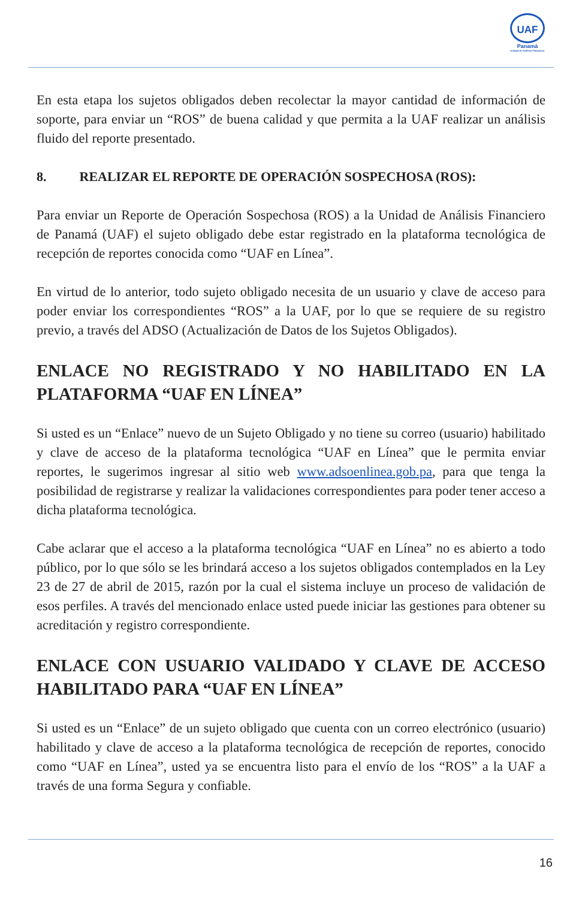UAF
Panamá
Unidad de Análisis Financiero
En esta etapa los sujetos obligados deben recolectar la mayor cantidad de información de soporte, para enviar un “ROS” de buena calidad y que permita a la UAF realizar un análisis fluido del reporte presentado.
8. REALIZAR EL REPORTE DE OPERACIÓN SOSPECHOSA (ROS):
Para enviar un Reporte de Operación Sospechosa (ROS) a la Unidad de Análisis Financiero de Panamá (UAF) el sujeto obligado debe estar registrado en la plataforma tecnológica de recepción de reportes conocida como “UAF en Línea”.
En virtud de lo anterior, todo sujeto obligado necesita de un usuario y clave de acceso para poder enviar los correspondientes “ROS” a la UAF, por lo que se requiere de su registro previo, a través del ADSO (Actualización de Datos de los Sujetos Obligados).
ENLACE NO REGISTRADO Y NO HABILITADO EN LA PLATAFORMA “UAF EN LÍNEA”
Si usted es un “Enlace” nuevo de un Sujeto Obligado y no tiene su correo (usuario) habilitado y clave de acceso de la plataforma tecnológica “UAF en Línea” que le permita enviar reportes, le sugerimos ingresar al sitio web www.adsoenlinea.gob.pa, para que tenga la posibilidad de registrarse y realizar la validaciones correspondientes para poder tener acceso a dicha plataforma tecnológica.
Cabe aclarar que el acceso a la plataforma tecnológica “UAF en Línea” no es abierto a todo público, por lo que sólo se les brindará acceso a los sujetos obligados contemplados en la Ley 23 de 27 de abril de 2015, razón por la cual el sistema incluye un proceso de validación de esos perfiles. A través del mencionado enlace usted puede iniciar las gestiones para obtener su acreditación y registro correspondiente.
ENLACE CON USUARIO VALIDADO Y CLAVE DE ACCESO HABILITADO PARA “UAF EN LÍNEA”
Si usted es un “Enlace” de un sujeto obligado que cuenta con un correo electrónico (usuario) habilitado y clave de acceso a la plataforma tecnológica de recepción de reportes, conocido como “UAF en Línea”, usted ya se encuentra listo para el envío de los “ROS” a la UAF a través de una forma Segura y confiable.
16